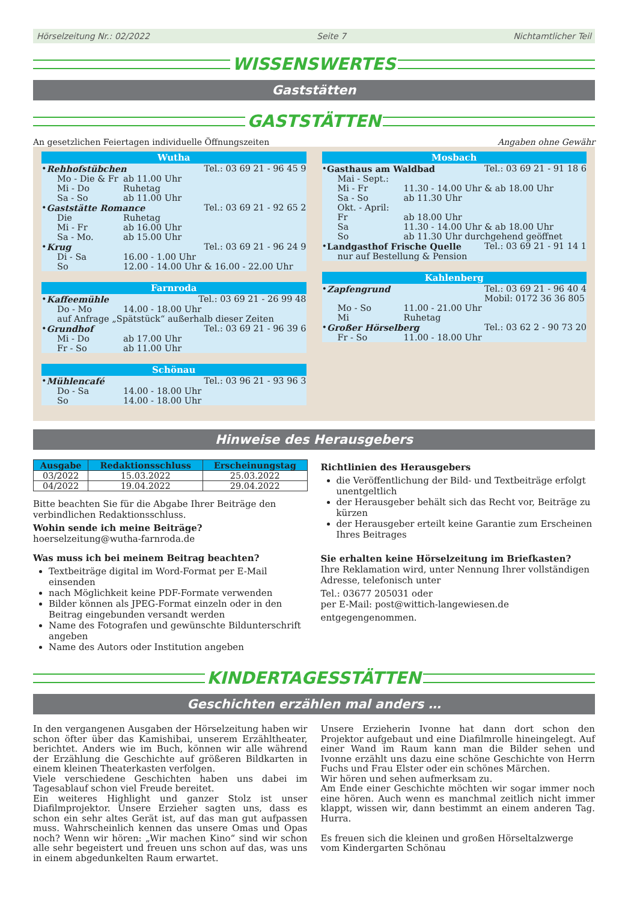Hörselzeitung Nr.: 02/2022 Seite 7 Nichtamtlicher Teil
WISSENSWERTES
Gaststätten
GASTSTÄTTEN
An gesetzlichen Feiertagen individuelle Öffnungszeiten Angaben ohne Gewähr
Wutha
• Rehhofstübchen Tel.: 03 69 21 - 96 45 9
Mo - Die & Fr ab 11.00 Uhr
Mi - Do Ruhetag
Sa - So ab 11.00 Uhr
• Gaststätte Romance Tel.: 03 69 21 - 92 65 2
Die Ruhetag
Mi - Fr ab 16.00 Uhr
Sa - Mo. ab 15.00 Uhr
• Krug Tel.: 03 69 21 - 96 24 9
Di - Sa 16.00 - 1.00 Uhr
So 12.00 - 14.00 Uhr & 16.00 - 22.00 Uhr
Farnroda
• Kaffeemühle Tel.: 03 69 21 - 26 99 48
Do - Mo 14.00 - 18.00 Uhr
auf Anfrage „Spätstück“ außerhalb dieser Zeiten
• Grundhof Tel.: 03 69 21 - 96 39 6
Mi - Do ab 17.00 Uhr
Fr - So ab 11.00 Uhr
Schönau
• Mühlencafé Tel.: 03 96 21 - 93 96 3
Do - Sa 14.00 - 18.00 Uhr
So 14.00 - 18.00 Uhr
Mosbach
• Gasthaus am Waldbad Tel.: 03 69 21 - 91 18 6
Mai - Sept.:
Mi - Fr 11.30 - 14.00 Uhr & ab 18.00 Uhr
Sa - So ab 11.30 Uhr
Okt. - April:
Fr ab 18.00 Uhr
Sa 11.30 - 14.00 Uhr & ab 18.00 Uhr
So ab 11.30 Uhr durchgehend geöffnet
• Landgasthof Frische Quelle Tel.: 03 69 21 - 91 14 1
nur auf Bestellung & Pension
Kahlenberg
• Zapfengrund Tel.: 03 69 21 - 96 40 4
Mobil: 0172 36 36 805
Mo - So 11.00 - 21.00 Uhr
Mi Ruhetag
• Großer Hörselberg Tel.: 03 62 2 - 90 73 20
Fr - So 11.00 - 18.00 Uhr
Hinweise des Herausgebers
| Ausgabe | Redaktionsschluss | Erscheinungstag |
| --- | --- | --- |
| 03/2022 | 15.03.2022 | 25.03.2022 |
| 04/2022 | 19.04.2022 | 29.04.2022 |
Bitte beachten Sie für die Abgabe Ihrer Beiträge den verbindlichen Redaktionsschluss.
Wohin sende ich meine Beiträge?
hoerselzeitung@wutha-farnroda.de
Was muss ich bei meinem Beitrag beachten?
Textbeiträge digital im Word-Format per E-Mail einsenden
nach Möglichkeit keine PDF-Formate verwenden
Bilder können als JPEG-Format einzeln oder in den Beitrag eingebunden versandt werden
Name des Fotografen und gewünschte Bildunterschrift angeben
Name des Autors oder Institution angeben
Richtlinien des Herausgebers
die Veröffentlichung der Bild- und Textbeiträge erfolgt unentgeltlich
der Herausgeber behält sich das Recht vor, Beiträge zu kürzen
der Herausgeber erteilt keine Garantie zum Erscheinen Ihres Beitrages
Sie erhalten keine Hörselzeitung im Briefkasten?
Ihre Reklamation wird, unter Nennung Ihrer vollständigen Adresse, telefonisch unter
Tel.: 03677 205031 oder
per E-Mail: post@wittich-langewiesen.de
entgegengenommen.
KINDERTAGESSTÄTTEN
Geschichten erzählen mal anders …
In den vergangenen Ausgaben der Hörselzeitung haben wir schon öfter über das Kamishibai, unserem Erzähltheater, berichtet. Anders wie im Buch, können wir alle während der Erzählung die Geschichte auf größeren Bildkarten in einem kleinen Theaterkasten verfolgen.
Viele verschiedene Geschichten haben uns dabei im Tagesablauf schon viel Freude bereitet.
Ein weiteres Highlight und ganzer Stolz ist unser Diafilmprojektor. Unsere Erzieher sagten uns, dass es schon ein sehr altes Gerät ist, auf das man gut aufpassen muss. Wahrscheinlich kennen das unsere Omas und Opas noch? Wenn wir hören: „Wir machen Kino“ sind wir schon alle sehr begeistert und freuen uns schon auf das, was uns in einem abgedunkelten Raum erwartet.
Unsere Erzieherin Ivonne hat dann dort schon den Projektor aufgebaut und eine Diafilmrolle hineingelegt. Auf einer Wand im Raum kann man die Bilder sehen und Ivonne erzählt uns dazu eine schöne Geschichte von Herrn Fuchs und Frau Elster oder ein schönes Märchen.
Wir hören und sehen aufmerksam zu.
Am Ende einer Geschichte möchten wir sogar immer noch eine hören. Auch wenn es manchmal zeitlich nicht immer klappt, wissen wir, dann bestimmt an einem anderen Tag. Hurra.
Es freuen sich die kleinen und großen Hörseltalzwerge
vom Kindergarten Schönau